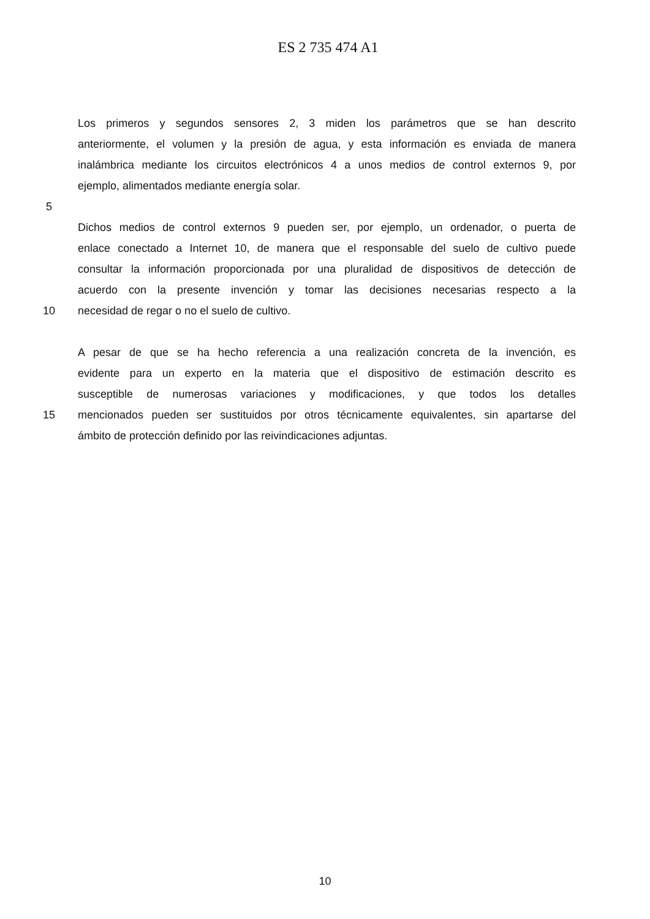ES 2 735 474 A1
Los primeros y segundos sensores 2, 3 miden los parámetros que se han descrito
anteriormente, el volumen y la presión de agua, y esta información es enviada de manera
inalámbrica mediante los circuitos electrónicos 4 a unos medios de control externos 9, por
ejemplo, alimentados mediante energía solar.
5
Dichos medios de control externos 9 pueden ser, por ejemplo, un ordenador, o puerta de
enlace conectado a Internet 10, de manera que el responsable del suelo de cultivo puede
consultar la información proporcionada por una pluralidad de dispositivos de detección de
acuerdo con la presente invención y tomar las decisiones necesarias respecto a la
10 necesidad de regar o no el suelo de cultivo.
A pesar de que se ha hecho referencia a una realización concreta de la invención, es
evidente para un experto en la materia que el dispositivo de estimación descrito es
susceptible de numerosas variaciones y modificaciones, y que todos los detalles
15 mencionados pueden ser sustituidos por otros técnicamente equivalentes, sin apartarse del
ámbito de protección definido por las reivindicaciones adjuntas.
10